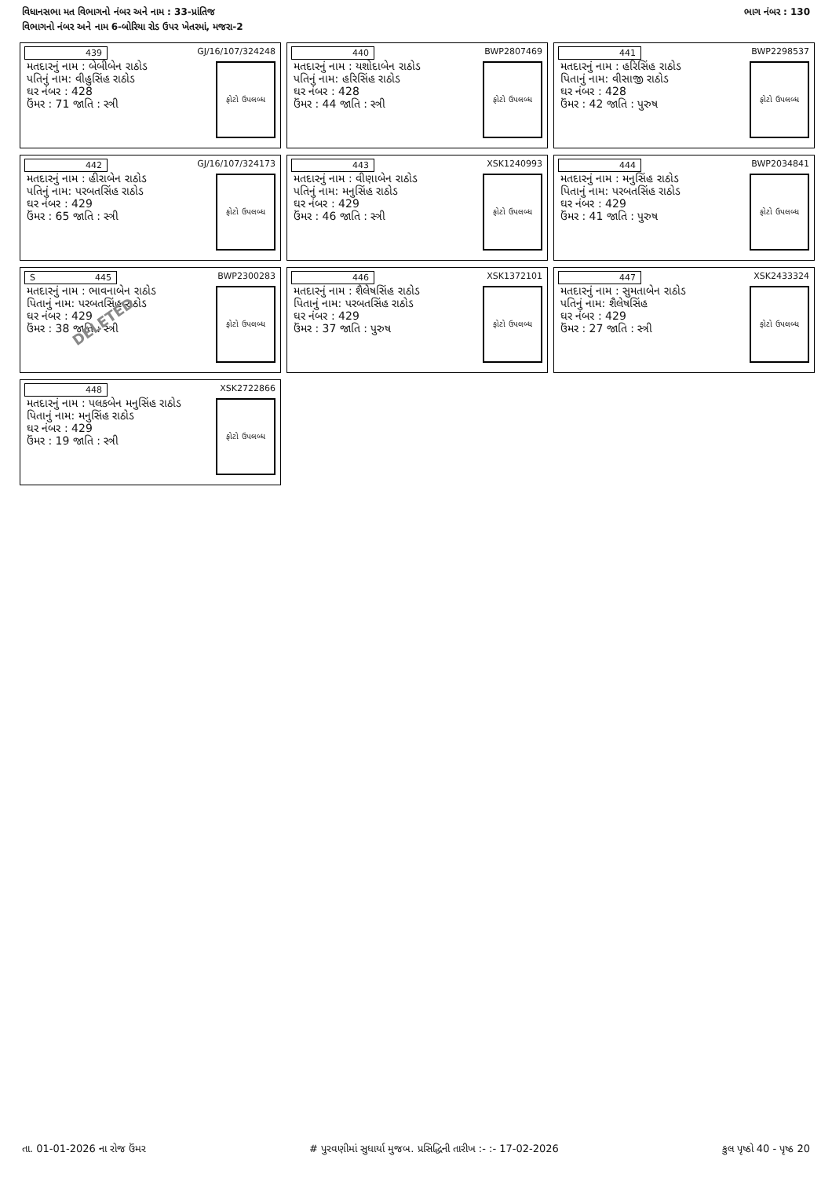વિધાનસભા મત વિભાગનો નંબર અને નામ : 33-પ્રાંતિજ
વિભાગનો નંબર અને નામ 6-બોરિયા રોડ ઉપર ખેતરમાં, મજરા-2
ભાગ નંબર : 130
439 GJ/16/107/324248
મતદારનું નામ : બેબીબેન રાઠોડ
પતિનું નામ: વીહુસિંહ રાઠોડ
ઘર નંબર : 428
ઉંમર : 71 જાતિ : સ્ત્રી
ફોટો ઉપલબ્ધ
440 BWP2807469
મતદારનું નામ : યશોદાબેન રાઠોડ
પતિનું નામ: હરિસિંહ રાઠોડ
ઘર નંબર : 428
ઉંમર : 44 જાતિ : સ્ત્રી
ફોટો ઉપલબ્ધ
441 BWP2298537
મતદારનું નામ : હરિસિંહ રાઠોડ
પિતાનું નામ: વીસાજી રાઠોડ
ઘર નંબર : 428
ઉંમર : 42 જાતિ : પુરુષ
ફોટો ઉપલબ્ધ
442 GJ/16/107/324173
મતદારનું નામ : હીરાબેન રાઠોડ
પતિનું નામ: પરબતસિંહ રાઠોડ
ઘર નંબર : 429
ઉંમર : 65 જાતિ : સ્ત્રી
ફોટો ઉપલબ્ધ
443 XSK1240993
મતદારનું નામ : વીણાબેન રાઠોડ
પતિનું નામ: મનુસિંહ રાઠોડ
ઘર નંબર : 429
ઉંમર : 46 જાતિ : સ્ત્રી
ફોટો ઉપલબ્ધ
444 BWP2034841
મતદારનું નામ : મનુસિંહ રાઠોડ
પિતાનું નામ: પરબતસિંહ રાઠોડ
ઘર નંબર : 429
ઉંમર : 41 જાતિ : પુરુષ
ફોટો ઉપલબ્ધ
S 445 BWP2300283
મતદારનું નામ : ભાવનાબેન રાઠોડ
પિતાનું નામ: પરબતસિંહ રાઠોડ
ઘર નંબર : 429
ઉંમર : 38 જાતિ : સ્ત્રી
ફોટો ઉપલબ્ધ
DELETED
446 XSK1372101
મતદારનું નામ : શૈલેષસિંહ રાઠોડ
પિતાનું નામ: પરબતસિંહ રાઠોડ
ઘર નંબર : 429
ઉંમર : 37 જાતિ : પુરુષ
ફોટો ઉપલબ્ધ
447 XSK2433324
મતદારનું નામ : સુમતાબેન રાઠોડ
પતિનું નામ: શૈલેષસિંહ
ઘર નંબર : 429
ઉંમર : 27 જાતિ : સ્ત્રી
ફોટો ઉપલબ્ધ
448 XSK2722866
મતદારનું નામ : પલકબેન મનુસિંહ રાઠોડ
પિતાનું નામ: મનુસિંહ રાઠોડ
ઘર નંબર : 429
ઉંમર : 19 જાતિ : સ્ત્રી
ફોટો ઉપલબ્ધ
તા. 01-01-2026 ના રોજ ઉંમર # પુરવણીમાં સુધાર્યા મુજબ. પ્રસિદ્ધિની તારીખ :- :- 17-02-2026 કુલ પૃષ્ઠો 40 - પૃષ્ઠ 20